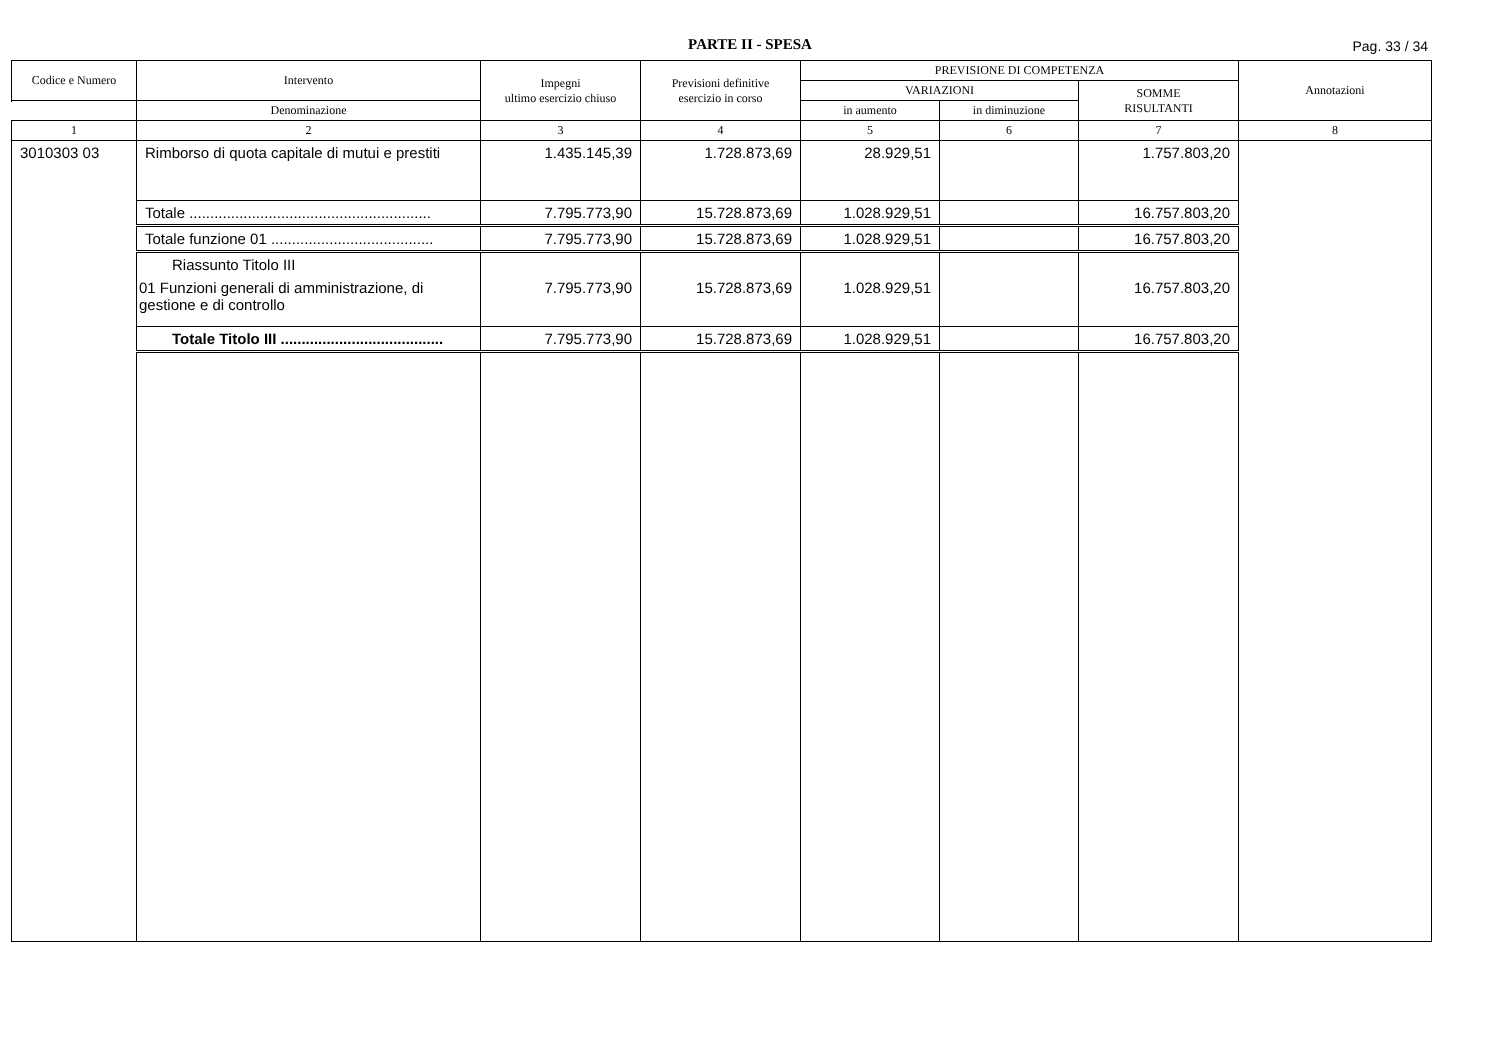PARTE II - SPESA
Pag. 33 / 34
| Codice e Numero | Intervento | Impegni ultimo esercizio chiuso | Previsioni definitive esercizio in corso | PREVISIONE DI COMPETENZA | | | Annotazioni |
| --- | --- | --- | --- | --- | --- | --- | --- |
| | | | | VARIAZIONI | | SOMME RISULTANTI | |
| | Denominazione | | | in aumento | in diminuzione | | |
| 1 | 2 | 3 | 4 | 5 | 6 | 7 | 8 |
| 3010303 03 | Rimborso di quota capitale di mutui e prestiti | 1.435.145,39 | 1.728.873,69 | 28.929,51 | | 1.757.803,20 | |
| | Totale .......................................................... | 7.795.773,90 | 15.728.873,69 | 1.028.929,51 | | 16.757.803,20 | |
| | Totale funzione 01 ....................................... | 7.795.773,90 | 15.728.873,69 | 1.028.929,51 | | 16.757.803,20 | |
| | Riassunto Titolo III | | | | | | |
| | 01 Funzioni generali di amministrazione, di gestione e di controllo | 7.795.773,90 | 15.728.873,69 | 1.028.929,51 | | 16.757.803,20 | |
| | Totale Titolo III ....................................... | 7.795.773,90 | 15.728.873,69 | 1.028.929,51 | | 16.757.803,20 | |